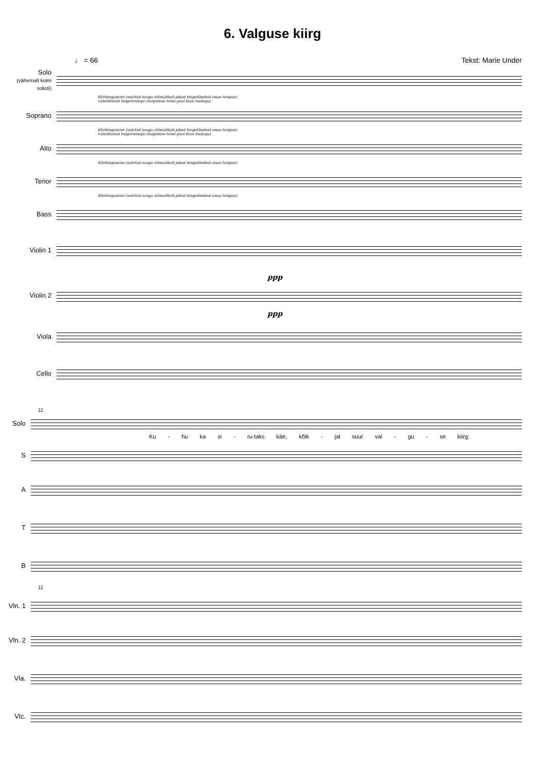6. Valguse kiirg
♩ = 66 Tekst: Marie Under
Solo
(vähemalt kolm solisti)
Kõrihingamine (suletud suuga võimalikult pikad hingetõmbed omas tempos)
vaheldumisi haigutustega (haigutuse teine pool koos häälega)
Soprano
Kõrihingamine (suletud suuga võimalikult pikad hingetõmbed omas tempos)
vaheldumisi haigutustega (haigutuse teine pool koos häälega)
Alto
Kõrihingamine (suletud suuga võimalikult pikad hingetõmbed omas tempos)
Tenor
Kõrihingamine (suletud suuga võimalikult pikad hingetõmbed omas tempos)
Bass
Violin 1
ppp
Violin 2
ppp
Viola
Cello
11
Solo
Ku - hu ka si - ru-taks käe, kõik - jal suur val - gu - se kiirg;
S
A
T
B
11
Vln. 1
Vln. 2
Vla.
Vlc.